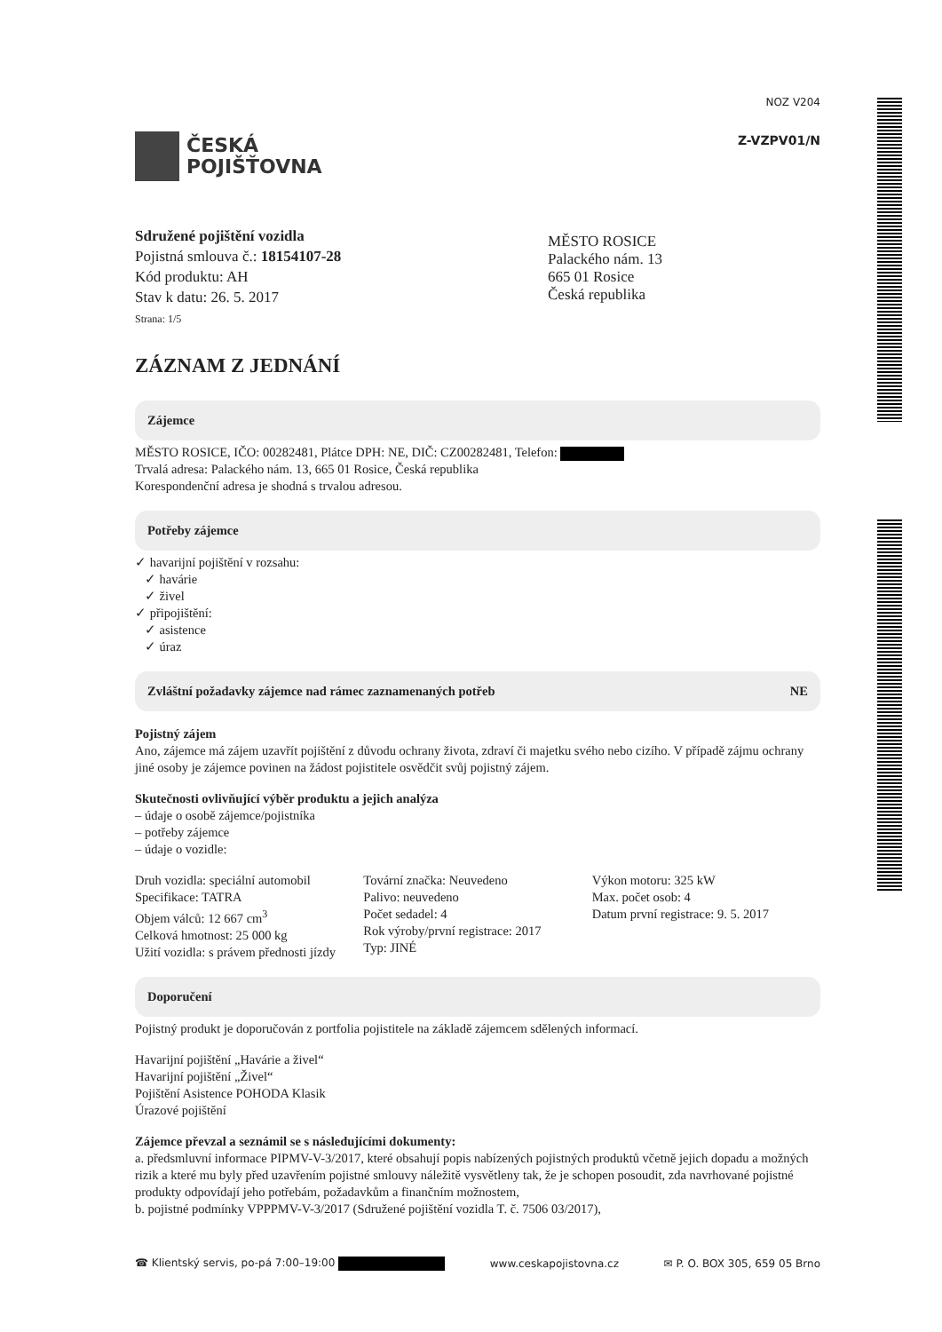ČESKÁ
POJIŠŤOVNA
NOZ V204
Z-VZPV01/N
Sdružené pojištění vozidla
Pojistná smlouva č.: 18154107-28
Kód produktu: AH
Stav k datu: 26. 5. 2017
Strana: 1/5
MĚSTO ROSICE
Palackého nám. 13
665 01 Rosice
Česká republika
ZÁZNAM Z JEDNÁNÍ
Zájemce
MĚSTO ROSICE, IČO: 00282481, Plátce DPH: NE, DIČ: CZ00282481, Telefon:
Trvalá adresa: Palackého nám. 13, 665 01 Rosice, Česká republika
Korespondenční adresa je shodná s trvalou adresou.
Potřeby zájemce
✓ havarijní pojištění v rozsahu:
✓ havárie
✓ živel
✓ připojištění:
✓ asistence
✓ úraz
Zvláštní požadavky zájemce nad rámec zaznamenaných potřeb NE
Pojistný zájem
Ano, zájemce má zájem uzavřít pojištění z důvodu ochrany života, zdraví či majetku svého nebo cizího. V případě zájmu ochrany jiné osoby je zájemce povinen na žádost pojistitele osvědčit svůj pojistný zájem.
Skutečnosti ovlivňující výběr produktu a jejich analýza
– údaje o osobě zájemce/pojistníka
– potřeby zájemce
– údaje o vozidle:
Druh vozidla: speciální automobil
Specifikace: TATRA
Objem válců: 12 667 cm<sup>3</sup>
Celková hmotnost: 25 000 kg
Užití vozidla: s právem přednosti jízdy
Tovární značka: Neuvedeno
Palivo: neuvedeno
Počet sedadel: 4
Rok výroby/první registrace: 2017
Typ: JINÉ
Výkon motoru: 325 kW
Max. počet osob: 4
Datum první registrace: 9. 5. 2017
Doporučení
Pojistný produkt je doporučován z portfolia pojistitele na základě zájemcem sdělených informací.
Havarijní pojištění „Havárie a živel“
Havarijní pojištění „Živel“
Pojištění Asistence POHODA Klasik
Úrazové pojištění
Zájemce převzal a seznámil se s následujícími dokumenty:
a. předsmluvní informace PIPMV-V-3/2017, které obsahují popis nabízených pojistných produktů včetně jejich dopadu a možných rizik a které mu byly před uzavřením pojistné smlouvy náležitě vysvětleny tak, že je schopen posoudit, zda navrhované pojistné produkty odpovídají jeho potřebám, požadavkům a finančním možnostem,
b. pojistné podmínky VPPPMV-V-3/2017 (Sdružené pojištění vozidla T. č. 7506 03/2017),
☎ Klientský servis, po-pá 7:00–19:00 www.ceskapojistovna.cz ✉ P. O. BOX 305, 659 05 Brno